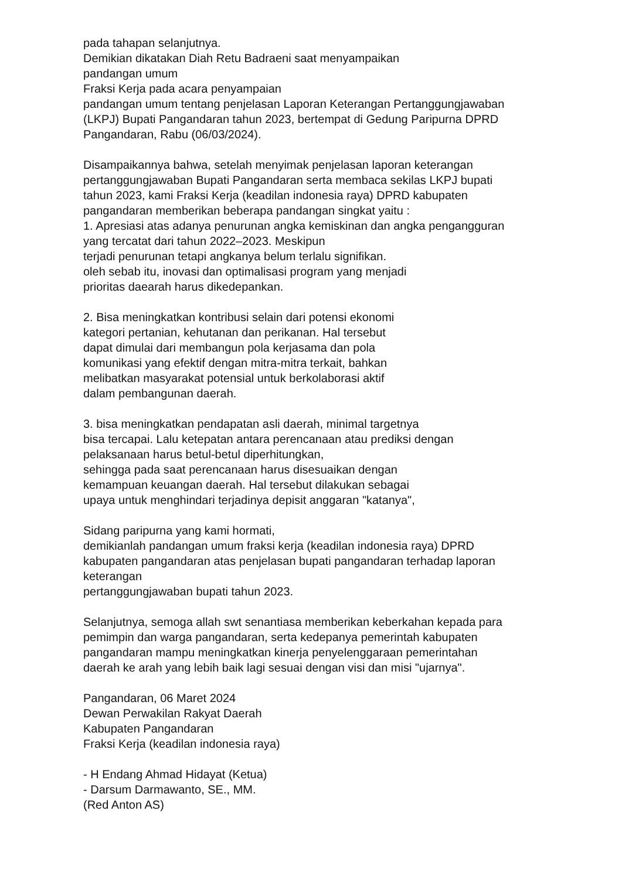pada tahapan selanjutnya.
Demikian dikatakan Diah Retu Badraeni saat menyampaikan
pandangan umum
Fraksi Kerja pada acara penyampaian
pandangan umum tentang penjelasan Laporan Keterangan Pertanggungjawaban
(LKPJ) Bupati Pangandaran tahun 2023, bertempat di Gedung Paripurna DPRD
Pangandaran, Rabu (06/03/2024).
Disampaikannya bahwa, setelah menyimak penjelasan laporan keterangan
pertanggungjawaban Bupati Pangandaran serta membaca sekilas LKPJ bupati
tahun 2023, kami Fraksi Kerja (keadilan indonesia raya) DPRD kabupaten
pangandaran memberikan beberapa pandangan singkat yaitu :
1. Apresiasi atas adanya penurunan angka kemiskinan dan angka pengangguran
yang tercatat dari tahun 2022–2023. Meskipun
terjadi penurunan tetapi angkanya belum terlalu signifikan.
oleh sebab itu, inovasi dan optimalisasi program yang menjadi
prioritas daearah harus dikedepankan.
2. Bisa meningkatkan kontribusi selain dari potensi ekonomi
kategori pertanian, kehutanan dan perikanan. Hal tersebut
dapat dimulai dari membangun pola kerjasama dan pola
komunikasi yang efektif dengan mitra-mitra terkait, bahkan
melibatkan masyarakat potensial untuk berkolaborasi aktif
dalam pembangunan daerah.
3. bisa meningkatkan pendapatan asli daerah, minimal targetnya
bisa tercapai. Lalu ketepatan antara perencanaan atau prediksi dengan
pelaksanaan harus betul-betul diperhitungkan,
sehingga pada saat perencanaan harus disesuaikan dengan
kemampuan keuangan daerah. Hal tersebut dilakukan sebagai
upaya untuk menghindari terjadinya depisit anggaran "katanya",
Sidang paripurna yang kami hormati,
demikianlah pandangan umum fraksi kerja (keadilan indonesia raya) DPRD
kabupaten pangandaran atas penjelasan bupati pangandaran terhadap laporan
keterangan
pertanggungjawaban bupati tahun 2023.
Selanjutnya, semoga allah swt senantiasa memberikan keberkahan kepada para
pemimpin dan warga pangandaran, serta kedepanya pemerintah kabupaten
pangandaran mampu meningkatkan kinerja penyelenggaraan pemerintahan
daerah ke arah yang lebih baik lagi sesuai dengan visi dan misi "ujarnya".
Pangandaran, 06 Maret 2024
Dewan Perwakilan Rakyat Daerah
Kabupaten Pangandaran
Fraksi Kerja (keadilan indonesia raya)
- H Endang Ahmad Hidayat (Ketua)
- Darsum Darmawanto, SE., MM.
(Red Anton AS)